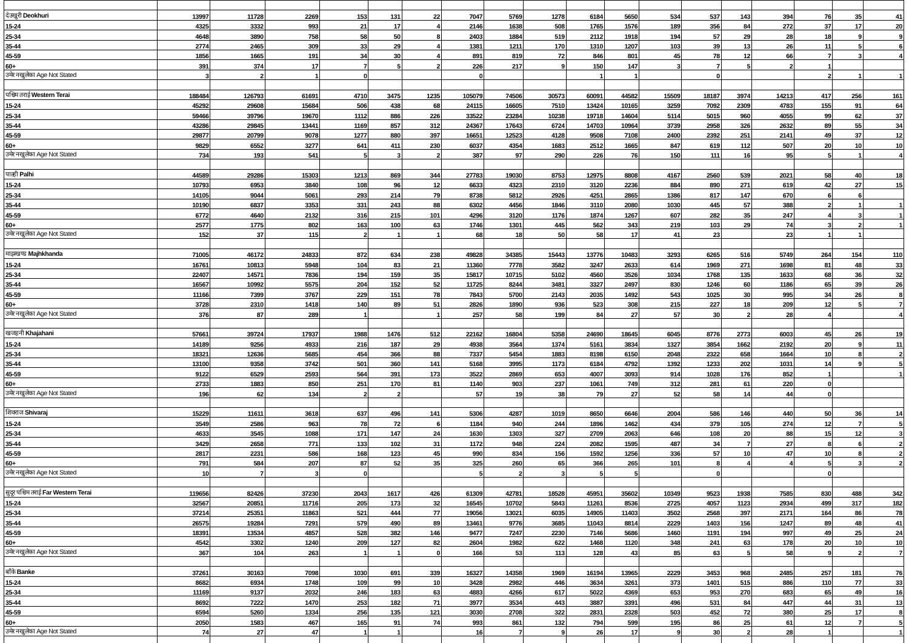| देउखुरी Deokhuri | 13997 | 11728 | 2269 | 153 | 131 | 22 | 7047 | 5769 | 1278 | 6184 | 5650 | 534 | 537 | 143 | 394 | 76 | 35 | 41 |
| 15-24 | 4325 | 3332 | 993 | 21 | 17 | 4 | 2146 | 1638 | 508 | 1765 | 1576 | 189 | 356 | 84 | 272 | 37 | 17 | 20 |
| 25-34 | 4648 | 3890 | 758 | 58 | 50 | 8 | 2403 | 1884 | 519 | 2112 | 1918 | 194 | 57 | 29 | 28 | 18 | 9 | 9 |
| 35-44 | 2774 | 2465 | 309 | 33 | 29 | 4 | 1381 | 1211 | 170 | 1310 | 1207 | 103 | 39 | 13 | 26 | 11 | 5 | 6 |
| 45-59 | 1856 | 1665 | 191 | 34 | 30 | 4 | 891 | 819 | 72 | 846 | 801 | 45 | 78 | 12 | 66 | 7 | 3 | 4 |
| 60+ | 391 | 374 | 17 | 7 | 5 | 2 | 226 | 217 | 9 | 150 | 147 | 3 | 7 | 5 | 2 | 1 | | |
| उमेर नखुलेका Age Not Stated | 3 | 2 | 1 | 0 | | | 0 | | | 1 | 1 | | 0 | | | 2 | 1 | 1 |
| पश्चिम तराई Western Terai | 188484 | 126793 | 61691 | 4710 | 3475 | 1235 | 105079 | 74506 | 30573 | 60091 | 44582 | 15509 | 18187 | 3974 | 14213 | 417 | 256 | 161 |
| 15-24 | 45292 | 29608 | 15684 | 506 | 438 | 68 | 24115 | 16605 | 7510 | 13424 | 10165 | 3259 | 7092 | 2309 | 4783 | 155 | 91 | 64 |
| 25-34 | 59466 | 39796 | 19670 | 1112 | 886 | 226 | 33522 | 23284 | 10238 | 19718 | 14604 | 5114 | 5015 | 960 | 4055 | 99 | 62 | 37 |
| 35-44 | 43286 | 29845 | 13441 | 1169 | 857 | 312 | 24367 | 17643 | 6724 | 14703 | 10964 | 3739 | 2958 | 326 | 2632 | 89 | 55 | 34 |
| 45-59 | 29877 | 20799 | 9078 | 1277 | 880 | 397 | 16651 | 12523 | 4128 | 9508 | 7108 | 2400 | 2392 | 251 | 2141 | 49 | 37 | 12 |
| 60+ | 9829 | 6552 | 3277 | 641 | 411 | 230 | 6037 | 4354 | 1683 | 2512 | 1665 | 847 | 619 | 112 | 507 | 20 | 10 | 10 |
| उमेर नखुलेका Age Not Stated | 734 | 193 | 541 | 5 | 3 | 2 | 387 | 97 | 290 | 226 | 76 | 150 | 111 | 16 | 95 | 5 | 1 | 4 |
| पाल्ही Palhi | 44589 | 29286 | 15303 | 1213 | 869 | 344 | 27783 | 19030 | 8753 | 12975 | 8808 | 4167 | 2560 | 539 | 2021 | 58 | 40 | 18 |
| 15-24 | 10793 | 6953 | 3840 | 108 | 96 | 12 | 6633 | 4323 | 2310 | 3120 | 2236 | 884 | 890 | 271 | 619 | 42 | 27 | 15 |
| 25-34 | 14105 | 9044 | 5061 | 293 | 214 | 79 | 8738 | 5812 | 2926 | 4251 | 2865 | 1386 | 817 | 147 | 670 | 6 | 6 | |
| 35-44 | 10190 | 6837 | 3353 | 331 | 243 | 88 | 6302 | 4456 | 1846 | 3110 | 2080 | 1030 | 445 | 57 | 388 | 2 | 1 | 1 |
| 45-59 | 6772 | 4640 | 2132 | 316 | 215 | 101 | 4296 | 3120 | 1176 | 1874 | 1267 | 607 | 282 | 35 | 247 | 4 | 3 | 1 |
| 60+ | 2577 | 1775 | 802 | 163 | 100 | 63 | 1746 | 1301 | 445 | 562 | 343 | 219 | 103 | 29 | 74 | 3 | 2 | 1 |
| उमेर नखुलेका Age Not Stated | 152 | 37 | 115 | 2 | 1 | 1 | 68 | 18 | 50 | 58 | 17 | 41 | 23 | | 23 | 1 | 1 | |
| माझखण्ड Majhkhanda | 71005 | 46172 | 24833 | 872 | 634 | 238 | 49828 | 34385 | 15443 | 13776 | 10483 | 3293 | 6265 | 516 | 5749 | 264 | 154 | 110 |
| 15-24 | 16761 | 10813 | 5948 | 104 | 83 | 21 | 11360 | 7778 | 3582 | 3247 | 2633 | 614 | 1969 | 271 | 1698 | 81 | 48 | 33 |
| 25-34 | 22407 | 14571 | 7836 | 194 | 159 | 35 | 15817 | 10715 | 5102 | 4560 | 3526 | 1034 | 1768 | 135 | 1633 | 68 | 36 | 32 |
| 35-44 | 16567 | 10992 | 5575 | 204 | 152 | 52 | 11725 | 8244 | 3481 | 3327 | 2497 | 830 | 1246 | 60 | 1186 | 65 | 39 | 26 |
| 45-59 | 11166 | 7399 | 3767 | 229 | 151 | 78 | 7843 | 5700 | 2143 | 2035 | 1492 | 543 | 1025 | 30 | 995 | 34 | 26 | 8 |
| 60+ | 3728 | 2310 | 1418 | 140 | 89 | 51 | 2826 | 1890 | 936 | 523 | 308 | 215 | 227 | 18 | 209 | 12 | 5 | 7 |
| उमेर नखुलेका Age Not Stated | 376 | 87 | 289 | 1 | | 1 | 257 | 58 | 199 | 84 | 27 | 57 | 30 | 2 | 28 | 4 | | 4 |
| खजहनी Khajahani | 57661 | 39724 | 17937 | 1988 | 1476 | 512 | 22162 | 16804 | 5358 | 24690 | 18645 | 6045 | 8776 | 2773 | 6003 | 45 | 26 | 19 |
| 15-24 | 14189 | 9256 | 4933 | 216 | 187 | 29 | 4938 | 3564 | 1374 | 5161 | 3834 | 1327 | 3854 | 1662 | 2192 | 20 | 9 | 11 |
| 25-34 | 18321 | 12636 | 5685 | 454 | 366 | 88 | 7337 | 5454 | 1883 | 8198 | 6150 | 2048 | 2322 | 658 | 1664 | 10 | 8 | 2 |
| 35-44 | 13100 | 9358 | 3742 | 501 | 360 | 141 | 5168 | 3995 | 1173 | 6184 | 4792 | 1392 | 1233 | 202 | 1031 | 14 | 9 | 5 |
| 45-59 | 9122 | 6529 | 2593 | 564 | 391 | 173 | 3522 | 2869 | 653 | 4007 | 3093 | 914 | 1028 | 176 | 852 | 1 | | 1 |
| 60+ | 2733 | 1883 | 850 | 251 | 170 | 81 | 1140 | 903 | 237 | 1061 | 749 | 312 | 281 | 61 | 220 | 0 | | |
| उमेर नखुलेका Age Not Stated | 196 | 62 | 134 | 2 | 2 | | 57 | 19 | 38 | 79 | 27 | 52 | 58 | 14 | 44 | 0 | | |
| शिवराज Shivaraj | 15229 | 11611 | 3618 | 637 | 496 | 141 | 5306 | 4287 | 1019 | 8650 | 6646 | 2004 | 586 | 146 | 440 | 50 | 36 | 14 |
| 15-24 | 3549 | 2586 | 963 | 78 | 72 | 6 | 1184 | 940 | 244 | 1896 | 1462 | 434 | 379 | 105 | 274 | 12 | 7 | 5 |
| 25-34 | 4633 | 3545 | 1088 | 171 | 147 | 24 | 1630 | 1303 | 327 | 2709 | 2063 | 646 | 108 | 20 | 88 | 15 | 12 | 3 |
| 35-44 | 3429 | 2658 | 771 | 133 | 102 | 31 | 1172 | 948 | 224 | 2082 | 1595 | 487 | 34 | 7 | 27 | 8 | 6 | 2 |
| 45-59 | 2817 | 2231 | 586 | 168 | 123 | 45 | 990 | 834 | 156 | 1592 | 1256 | 336 | 57 | 10 | 47 | 10 | 8 | 2 |
| 60+ | 791 | 584 | 207 | 87 | 52 | 35 | 325 | 260 | 65 | 366 | 265 | 101 | 8 | 4 | 4 | 5 | 3 | 2 |
| उमेर नखुलेका Age Not Stated | 10 | 7 | 3 | 0 | | | 5 | 2 | 3 | 5 | 5 | | 0 | | | 0 | | |
| सुदूर पश्चिम तराई Far Western Terai | 119656 | 82426 | 37230 | 2043 | 1617 | 426 | 61309 | 42781 | 18528 | 45951 | 35602 | 10349 | 9523 | 1938 | 7585 | 830 | 488 | 342 |
| 15-24 | 32567 | 20851 | 11716 | 205 | 173 | 32 | 16545 | 10702 | 5843 | 11261 | 8536 | 2725 | 4057 | 1123 | 2934 | 499 | 317 | 182 |
| 25-34 | 37214 | 25351 | 11863 | 521 | 444 | 77 | 19056 | 13021 | 6035 | 14905 | 11403 | 3502 | 2568 | 397 | 2171 | 164 | 86 | 78 |
| 35-44 | 26575 | 19284 | 7291 | 579 | 490 | 89 | 13461 | 9776 | 3685 | 11043 | 8814 | 2229 | 1403 | 156 | 1247 | 89 | 48 | 41 |
| 45-59 | 18391 | 13534 | 4857 | 528 | 382 | 146 | 9477 | 7247 | 2230 | 7146 | 5686 | 1460 | 1191 | 194 | 997 | 49 | 25 | 24 |
| 60+ | 4542 | 3302 | 1240 | 209 | 127 | 82 | 2604 | 1982 | 622 | 1468 | 1120 | 348 | 241 | 63 | 178 | 20 | 10 | 10 |
| उमेर नखुलेका Age Not Stated | 367 | 104 | 263 | 1 | 1 | 0 | 166 | 53 | 113 | 128 | 43 | 85 | 63 | 5 | 58 | 9 | 2 | 7 |
| बाँके Banke | 37261 | 30163 | 7098 | 1030 | 691 | 339 | 16327 | 14358 | 1969 | 16194 | 13965 | 2229 | 3453 | 968 | 2485 | 257 | 181 | 76 |
| 15-24 | 8682 | 6934 | 1748 | 109 | 99 | 10 | 3428 | 2982 | 446 | 3634 | 3261 | 373 | 1401 | 515 | 886 | 110 | 77 | 33 |
| 25-34 | 11169 | 9137 | 2032 | 246 | 183 | 63 | 4883 | 4266 | 617 | 5022 | 4369 | 653 | 953 | 270 | 683 | 65 | 49 | 16 |
| 35-44 | 8692 | 7222 | 1470 | 253 | 182 | 71 | 3977 | 3534 | 443 | 3887 | 3391 | 496 | 531 | 84 | 447 | 44 | 31 | 13 |
| 45-59 | 6594 | 5260 | 1334 | 256 | 135 | 121 | 3030 | 2708 | 322 | 2831 | 2328 | 503 | 452 | 72 | 380 | 25 | 17 | 8 |
| 60+ | 2050 | 1583 | 467 | 165 | 91 | 74 | 993 | 861 | 132 | 794 | 599 | 195 | 86 | 25 | 61 | 12 | 7 | 5 |
| उमेर नखुलेका Age Not Stated | 74 | 27 | 47 | 1 | 1 | | 16 | 7 | 9 | 26 | 17 | 9 | 30 | 2 | 28 | 1 | | 1 |